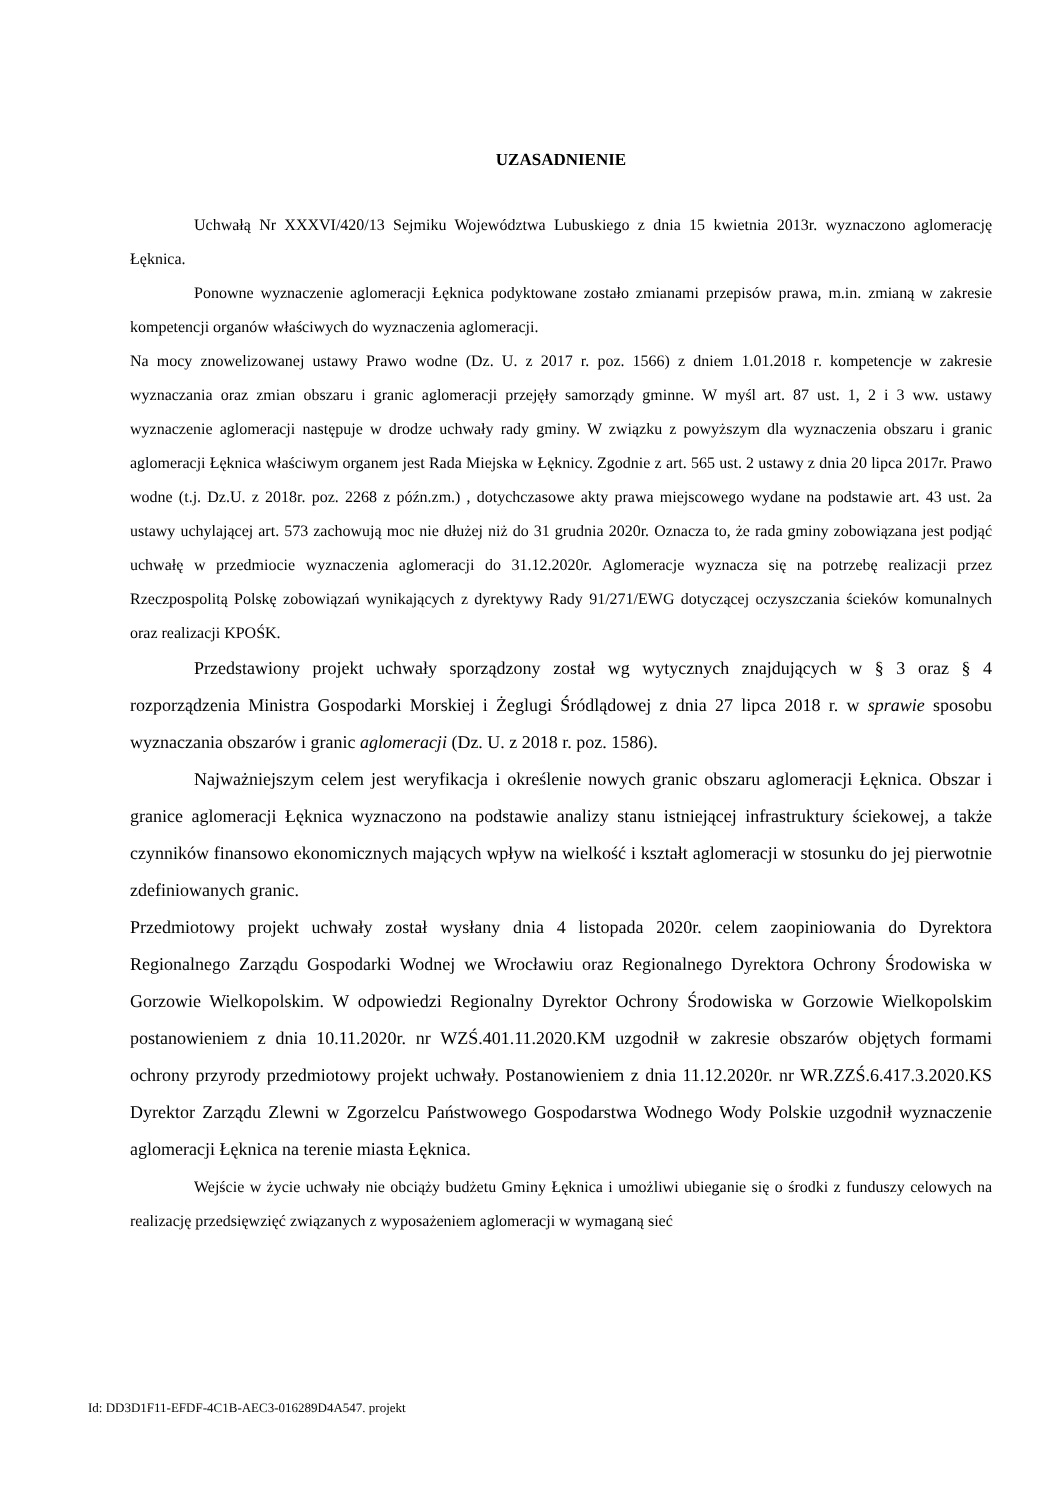UZASADNIENIE
Uchwałą Nr XXXVI/420/13 Sejmiku Województwa Lubuskiego z dnia 15 kwietnia 2013r. wyznaczono aglomerację Łęknica.
Ponowne wyznaczenie aglomeracji Łęknica podyktowane zostało zmianami przepisów prawa, m.in. zmianą w zakresie kompetencji organów właściwych do wyznaczenia aglomeracji.
Na mocy znowelizowanej ustawy Prawo wodne (Dz. U. z 2017 r. poz. 1566) z dniem 1.01.2018 r. kompetencje w zakresie wyznaczania oraz zmian obszaru i granic aglomeracji przejęły samorządy gminne. W myśl art. 87 ust. 1, 2 i 3 ww. ustawy wyznaczenie aglomeracji następuje w drodze uchwały rady gminy. W związku z powyższym dla wyznaczenia obszaru i granic aglomeracji Łęknica właściwym organem jest Rada Miejska w Łęknicy. Zgodnie z art. 565 ust. 2 ustawy z dnia 20 lipca 2017r. Prawo wodne (t.j. Dz.U. z 2018r. poz. 2268 z późn.zm.) , dotychczasowe akty prawa miejscowego wydane na podstawie art. 43 ust. 2a ustawy uchylającej art. 573 zachowują moc nie dłużej niż do 31 grudnia 2020r. Oznacza to, że rada gminy zobowiązana jest podjąć uchwałę w przedmiocie wyznaczenia aglomeracji do 31.12.2020r. Aglomeracje wyznacza się na potrzebę realizacji przez Rzeczpospolitą Polskę zobowiązań wynikających z dyrektywy Rady 91/271/EWG dotyczącej oczyszczania ścieków komunalnych oraz realizacji KPOŚK.
Przedstawiony projekt uchwały sporządzony został wg wytycznych znajdujących w § 3 oraz § 4 rozporządzenia Ministra Gospodarki Morskiej i Żeglugi Śródlądowej z dnia 27 lipca 2018 r. w sprawie sposobu wyznaczania obszarów i granic aglomeracji (Dz. U. z 2018 r. poz. 1586).
Najważniejszym celem jest weryfikacja i określenie nowych granic obszaru aglomeracji Łęknica. Obszar i granice aglomeracji Łęknica wyznaczono na podstawie analizy stanu istniejącej infrastruktury ściekowej, a także czynników finansowo ekonomicznych mających wpływ na wielkość i kształt aglomeracji w stosunku do jej pierwotnie zdefiniowanych granic.
Przedmiotowy projekt uchwały został wysłany dnia 4 listopada 2020r. celem zaopiniowania do Dyrektora Regionalnego Zarządu Gospodarki Wodnej we Wrocławiu oraz Regionalnego Dyrektora Ochrony Środowiska w Gorzowie Wielkopolskim. W odpowiedzi Regionalny Dyrektor Ochrony Środowiska w Gorzowie Wielkopolskim postanowieniem z dnia 10.11.2020r. nr WZŚ.401.11.2020.KM uzgodnił w zakresie obszarów objętych formami ochrony przyrody przedmiotowy projekt uchwały. Postanowieniem z dnia 11.12.2020r. nr WR.ZZŚ.6.417.3.2020.KS Dyrektor Zarządu Zlewni w Zgorzelcu Państwowego Gospodarstwa Wodnego Wody Polskie uzgodnił wyznaczenie aglomeracji Łęknica na terenie miasta Łęknica.
Wejście w życie uchwały nie obciąży budżetu Gminy Łęknica i umożliwi ubieganie się o środki z funduszy celowych na realizację przedsięwzięć związanych z wyposażeniem aglomeracji w wymaganą sieć
Id: DD3D1F11-EFDF-4C1B-AEC3-016289D4A547. projekt